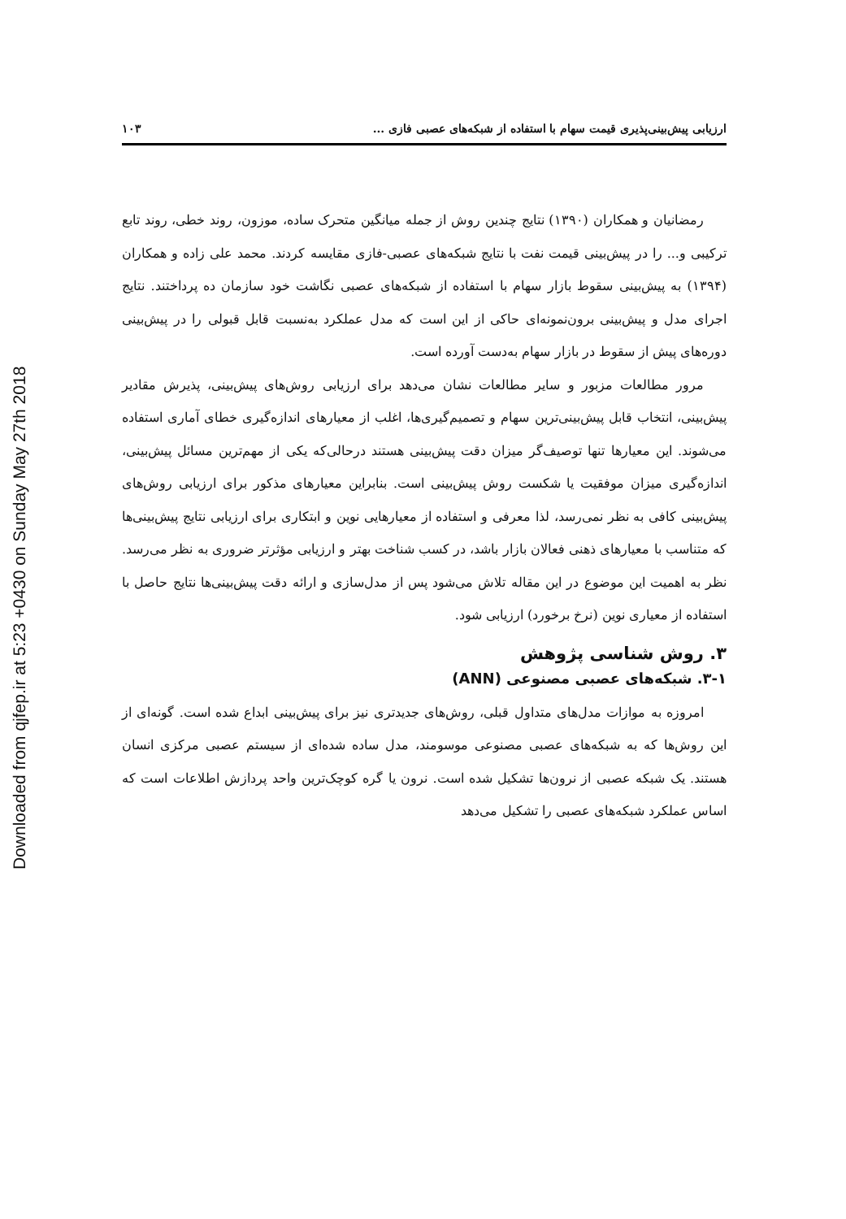Downloaded from qjfep.ir at 5:23 +0430 on Sunday May 27th 2018
ارزیابی پیش‌بینی‌پذیری قیمت سهام با استفاده از شبکه‌های عصبی فازی ... ۱۰۳
رمضانیان و همکاران (۱۳۹۰) نتایج چندین روش از جمله میانگین متحرک ساده، موزون، روند خطی، روند تابع ترکیبی و... را در پیش‌بینی قیمت نفت با نتایج شبکه‌های عصبی-فازی مقایسه کردند. محمد علی زاده و همکاران (۱۳۹۴) به پیش‌بینی سقوط بازار سهام با استفاده از شبکه‌های عصبی نگاشت خود سازمان ده پرداختند. نتایج اجرای مدل و پیش‌بینی برون‌نمونه‌ای حاکی از این است که مدل عملکرد به‌نسبت قابل قبولی را در پیش‌بینی دوره‌های پیش از سقوط در بازار سهام به‌دست آورده است.
مرور مطالعات مزبور و سایر مطالعات نشان می‌دهد برای ارزیابی روش‌های پیش‌بینی، پذیرش مقادیر پیش‌بینی، انتخاب قابل پیش‌بینی‌ترین سهام و تصمیم‌گیری‌ها، اغلب از معیارهای اندازه‌گیری خطای آماری استفاده می‌شوند. این معیارها تنها توصیف‌گر میزان دقت پیش‌بینی هستند درحالی‌که یکی از مهم‌ترین مسائل پیش‌بینی، اندازه‌گیری میزان موفقیت یا شکست روش پیش‌بینی است. بنابراین معیارهای مذکور برای ارزیابی روش‌های پیش‌بینی کافی به نظر نمی‌رسد، لذا معرفی و استفاده از معیارهایی نوین و ابتکاری برای ارزیابی نتایج پیش‌بینی‌ها که متناسب با معیارهای ذهنی فعالان بازار باشد، در کسب شناخت بهتر و ارزیابی مؤثرتر ضروری به نظر می‌رسد. نظر به اهمیت این موضوع در این مقاله تلاش می‌شود پس از مدل‌سازی و ارائه دقت پیش‌بینی‌ها نتایج حاصل با استفاده از معیاری نوین (نرخ برخورد) ارزیابی شود.
۳. روش شناسی پژوهش
۳-۱. شبکه‌های عصبی مصنوعی (ANN)
امروزه به موازات مدل‌های متداول قبلی، روش‌های جدیدتری نیز برای پیش‌بینی ابداع شده است. گونه‌ای از این روش‌ها که به شبکه‌های عصبی مصنوعی موسومند، مدل ساده شده‌ای از سیستم عصبی مرکزی انسان هستند. یک شبکه عصبی از نرون‌ها تشکیل شده است. نرون یا گره کوچک‌ترین واحد پردازش اطلاعات است که اساس عملکرد شبکه‌های عصبی را تشکیل می‌دهد